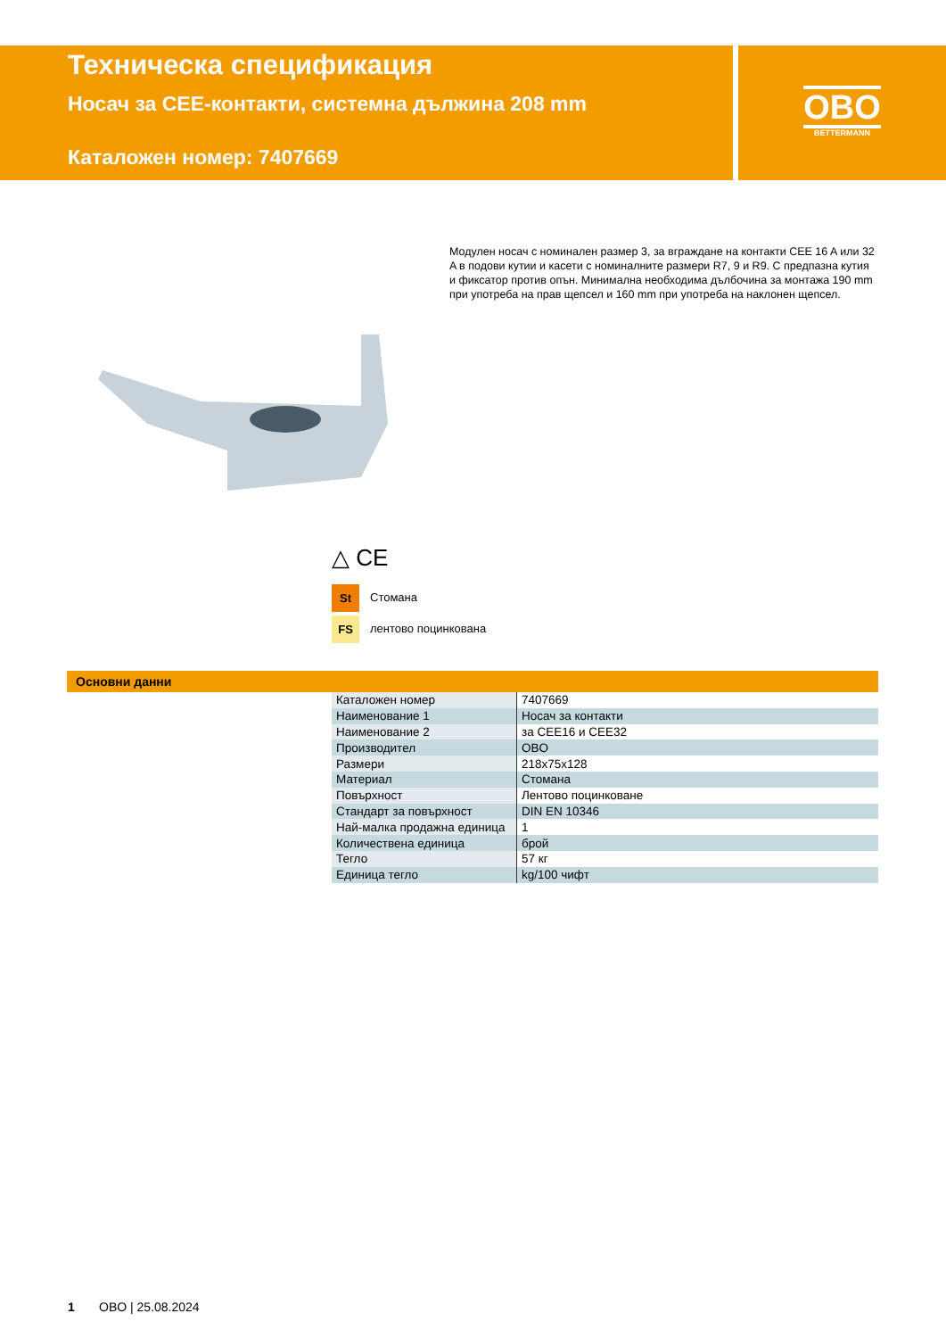Техническа спецификация
Носач за CEE-контакти, системна дължина 208 mm
Каталожен номер: 7407669
OBO
BETTERMANN
Модулен носач с номинален размер 3, за вграждане на контакти CEE 16 A или 32 A в подови кутии и касети с номиналните размери R7, 9 и R9. С предпазна кутия и фиксатор против опън. Минимална необходима дълбочина за монтажа 190 mm при употреба на прав щепсел и 160 mm при употреба на наклонен щепсел.
△ CE
St Стомана
FS лентово поцинкована
Основни данни
| Каталожен номер | 7407669 |
| Наименование 1 | Носач за контакти |
| Наименование 2 | за CEE16 и CEE32 |
| Производител | OBO |
| Размери | 218x75x128 |
| Материал | Стомана |
| Повърхност | Лентово поцинковане |
| Стандарт за повърхност | DIN EN 10346 |
| Най-малка продажна единица | 1 |
| Количествена единица | брой |
| Тегло | 57 кг |
| Единица тегло | kg/100 чифт |
1 OBO | 25.08.2024